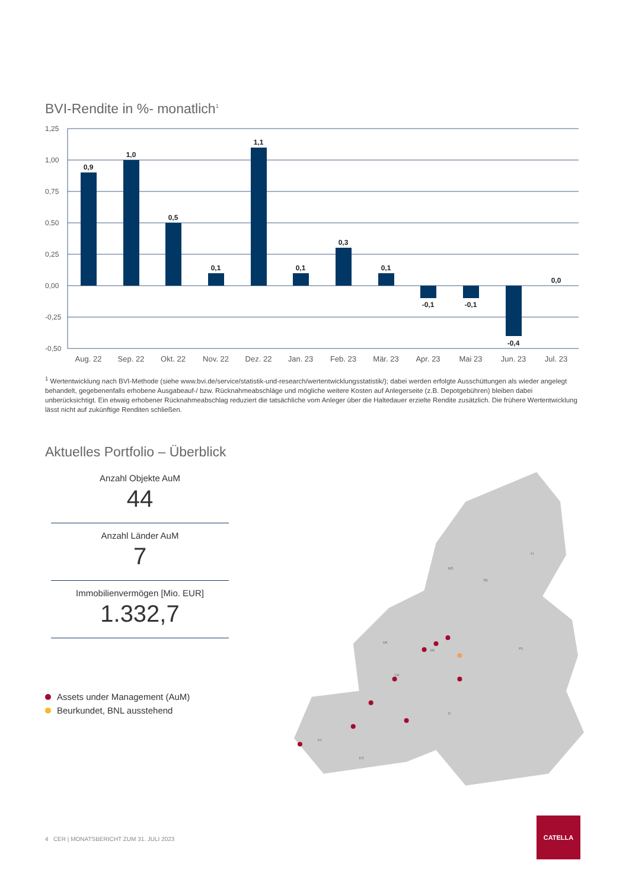BVI-Rendite in %- monatlich<sup>1</sup>
1,25
1,00
0,75
0,50
0,25
0,00
-0,25
-0,50
0,9
1,0
0,5
0,1
1,1
0,1
0,3
0,1
-0,1
-0,1
-0,4
0,0
Aug. 22
Sep. 22
Okt. 22
Nov. 22
Dez. 22
Jan. 23
Feb. 23
Mär. 23
Apr. 23
Mai 23
Jun. 23
Jul. 23
<sup>1</sup> Wertentwicklung nach BVI-Methode (siehe www.bvi.de/service/statistik-und-research/wertentwicklungsstatistik/); dabei werden erfolgte Ausschüttungen als wieder angelegt behandelt, gegebenenfalls erhobene Ausgabeauf-/ bzw. Rücknahmeabschläge und mögliche weitere Kosten auf Anlegerseite (z.B. Depotgebühren) bleiben dabei unberücksichtigt. Ein etwaig erhobener Rücknahmeabschlag reduziert die tatsächliche vom Anleger über die Haltedauer erzielte Rendite zusätzlich. Die frühere Wertentwicklung lässt nicht auf zukünftige Renditen schließen.
Aktuelles Portfolio – Überblick
Anzahl Objekte AuM
44
Anzahl Länder AuM
7
Immobilienvermögen [Mio. EUR]
1.332,7
Assets under Management (AuM)
Beurkundet, BNL ausstehend
NO
SE
FI
UK
DE
FR
PT
ES
IT
PL
4 CER | MONATSBERICHT ZUM 31. JULI 2023
CATELLA